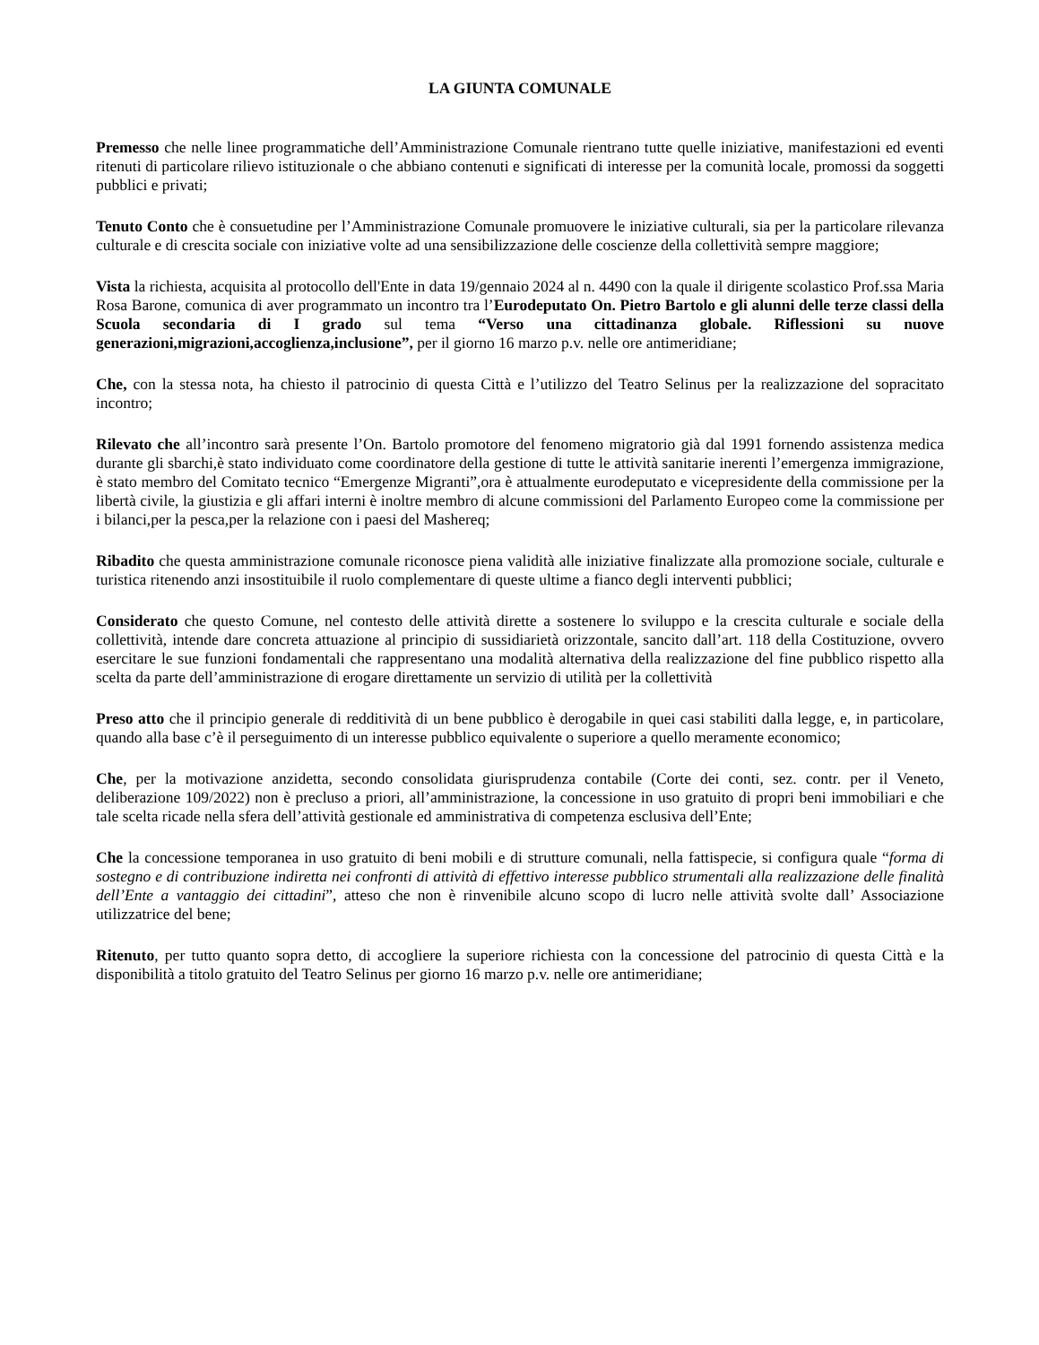LA GIUNTA COMUNALE
Premesso che nelle linee programmatiche dell’Amministrazione Comunale rientrano tutte quelle iniziative, manifestazioni ed eventi ritenuti di particolare rilievo istituzionale o che abbiano contenuti e significati di interesse per la comunità locale, promossi da soggetti pubblici e privati;
Tenuto Conto che è consuetudine per l’Amministrazione Comunale promuovere le iniziative culturali, sia per la particolare rilevanza culturale e di crescita sociale con iniziative volte ad una sensibilizzazione delle coscienze della collettività sempre maggiore;
Vista la richiesta, acquisita al protocollo dell'Ente in data 19/gennaio 2024 al n. 4490 con la quale il dirigente scolastico Prof.ssa Maria Rosa Barone, comunica di aver programmato un incontro tra l’Eurodeputato On. Pietro Bartolo e gli alunni delle terze classi della Scuola secondaria di I grado sul tema “Verso una cittadinanza globale. Riflessioni su nuove generazioni,migrazioni,accoglienza,inclusione”, per il giorno 16 marzo p.v. nelle ore antimeridiane;
Che, con la stessa nota, ha chiesto il patrocinio di questa Città e l’utilizzo del Teatro Selinus per la realizzazione del sopracitato incontro;
Rilevato che all’incontro sarà presente l’On. Bartolo promotore del fenomeno migratorio già dal 1991 fornendo assistenza medica durante gli sbarchi,è stato individuato come coordinatore della gestione di tutte le attività sanitarie inerenti l’emergenza immigrazione, è stato membro del Comitato tecnico “Emergenze Migranti”,ora è attualmente eurodeputato e vicepresidente della commissione per la libertà civile, la giustizia e gli affari interni è inoltre membro di alcune commissioni del Parlamento Europeo come la commissione per i bilanci,per la pesca,per la relazione con i paesi del Mashereq;
Ribadito che questa amministrazione comunale riconosce piena validità alle iniziative finalizzate alla promozione sociale, culturale e turistica ritenendo anzi insostituibile il ruolo complementare di queste ultime a fianco degli interventi pubblici;
Considerato che questo Comune, nel contesto delle attività dirette a sostenere lo sviluppo e la crescita culturale e sociale della collettività, intende dare concreta attuazione al principio di sussidiarietà orizzontale, sancito dall’art. 118 della Costituzione, ovvero esercitare le sue funzioni fondamentali che rappresentano una modalità alternativa della realizzazione del fine pubblico rispetto alla scelta da parte dell’amministrazione di erogare direttamente un servizio di utilità per la collettività
Preso atto che il principio generale di redditività di un bene pubblico è derogabile in quei casi stabiliti dalla legge, e, in particolare, quando alla base c’è il perseguimento di un interesse pubblico equivalente o superiore a quello meramente economico;
Che, per la motivazione anzidetta, secondo consolidata giurisprudenza contabile (Corte dei conti, sez. contr. per il Veneto, deliberazione 109/2022) non è precluso a priori, all’amministrazione, la concessione in uso gratuito di propri beni immobiliari e che tale scelta ricade nella sfera dell’attività gestionale ed amministrativa di competenza esclusiva dell’Ente;
Che la concessione temporanea in uso gratuito di beni mobili e di strutture comunali, nella fattispecie, si configura quale “forma di sostegno e di contribuzione indiretta nei confronti di attività di effettivo interesse pubblico strumentali alla realizzazione delle finalità dell’Ente a vantaggio dei cittadini”, atteso che non è rinvenibile alcuno scopo di lucro nelle attività svolte dall’ Associazione utilizzatrice del bene;
Ritenuto, per tutto quanto sopra detto, di accogliere la superiore richiesta con la concessione del patrocinio di questa Città e la disponibilità a titolo gratuito del Teatro Selinus per giorno 16 marzo p.v. nelle ore antimeridiane;